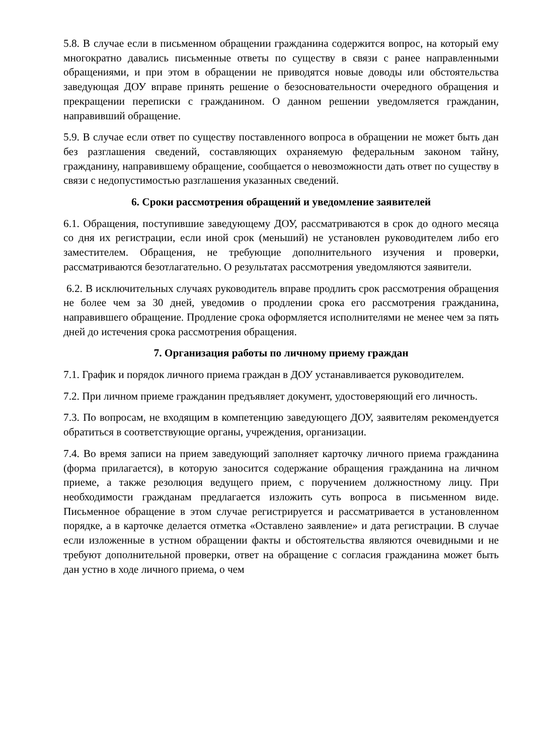5.8. В случае если в письменном обращении гражданина содержится вопрос, на который ему многократно давались письменные ответы по существу в связи с ранее направленными обращениями, и при этом в обращении не приводятся новые доводы или обстоятельства заведующая ДОУ вправе принять решение о безосновательности очередного обращения и прекращении переписки с гражданином. О данном решении уведомляется гражданин, направивший обращение.
5.9. В случае если ответ по существу поставленного вопроса в обращении не может быть дан без разглашения сведений, составляющих охраняемую федеральным законом тайну, гражданину, направившему обращение, сообщается о невозможности дать ответ по существу в связи с недопустимостью разглашения указанных сведений.
6. Сроки рассмотрения обращений и уведомление заявителей
6.1. Обращения, поступившие заведующему ДОУ, рассматриваются в срок до одного месяца со дня их регистрации, если иной срок (меньший) не установлен руководителем либо его заместителем. Обращения, не требующие дополнительного изучения и проверки, рассматриваются безотлагательно. О результатах рассмотрения уведомляются заявители.
6.2. В исключительных случаях руководитель вправе продлить срок рассмотрения обращения не более чем за 30 дней, уведомив о продлении срока его рассмотрения гражданина, направившего обращение. Продление срока оформляется исполнителями не менее чем за пять дней до истечения срока рассмотрения обращения.
7. Организация работы по личному приему граждан
7.1. График и порядок личного приема граждан в ДОУ устанавливается руководителем.
7.2. При личном приеме гражданин предъявляет документ, удостоверяющий его личность.
7.3. По вопросам, не входящим в компетенцию заведующего ДОУ, заявителям рекомендуется обратиться в соответствующие органы, учреждения, организации.
7.4. Во время записи на прием заведующий заполняет карточку личного приема гражданина (форма прилагается), в которую заносится содержание обращения гражданина на личном приеме, а также резолюция ведущего прием, с поручением должностному лицу. При необходимости гражданам предлагается изложить суть вопроса в письменном виде. Письменное обращение в этом случае регистрируется и рассматривается в установленном порядке, а в карточке делается отметка «Оставлено заявление» и дата регистрации. В случае если изложенные в устном обращении факты и обстоятельства являются очевидными и не требуют дополнительной проверки, ответ на обращение с согласия гражданина может быть дан устно в ходе личного приема, о чем